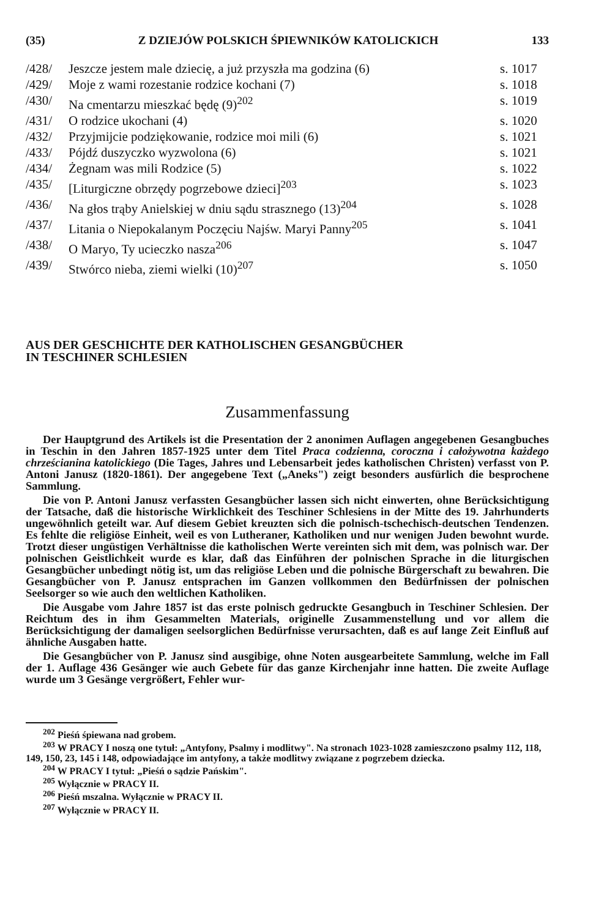(35) Z DZIEJÓW POLSKICH ŚPIEWNIKÓW KATOLICKICH 133
/428/ Jeszcze jestem male dziecię, a już przyszła ma godzina (6) s. 1017
/429/ Moje z wami rozestanie rodzice kochani (7) s. 1018
/430/ Na cmentarzu mieszkać będę (9)<sup>202</sup> s. 1019
/431/ O rodzice ukochani (4) s. 1020
/432/ Przyjmijcie podziękowanie, rodzice moi mili (6) s. 1021
/433/ Pójdź duszyczko wyzwolona (6) s. 1021
/434/ Żegnam was mili Rodzice (5) s. 1022
/435/ [Liturgiczne obrzędy pogrzebowe dzieci]<sup>203</sup> s. 1023
/436/ Na głos trąby Anielskiej w dniu sądu strasznego (13)<sup>204</sup> s. 1028
/437/ Litania o Niepokalanym Poczęciu Najśw. Maryi Panny<sup>205</sup> s. 1041
/438/ O Maryo, Ty ucieczko nasza<sup>206</sup> s. 1047
/439/ Stwórco nieba, ziemi wielki (10)<sup>207</sup> s. 1050
AUS DER GESCHICHTE DER KATHOLISCHEN GESANGBÜCHER
IN TESCHINER SCHLESIEN
Zusammenfassung
Der Hauptgrund des Artikels ist die Presentation der 2 anonimen Auflagen angegebenen Gesangbuches in Teschin in den Jahren 1857-1925 unter dem Titel Praca codzienna, coroczna i całożywotna każdego chrześcianina katolickiego (Die Tages, Jahres und Lebensarbeit jedes katholischen Christen) verfasst von P. Antoni Janusz (1820-1861). Der angegebene Text („Aneks") zeigt besonders ausfürlich die besprochene Sammlung.
Die von P. Antoni Janusz verfassten Gesangbücher lassen sich nicht einwerten, ohne Berücksichtigung der Tatsache, daß die historische Wirklichkeit des Teschiner Schlesiens in der Mitte des 19. Jahrhunderts ungewöhnlich geteilt war. Auf diesem Gebiet kreuzten sich die polnisch-tschechisch-deutschen Tendenzen. Es fehlte die religiöse Einheit, weil es von Lutheraner, Katholiken und nur wenigen Juden bewohnt wurde. Trotzt dieser ungüstigen Verhältnisse die katholischen Werte vereinten sich mit dem, was polnisch war. Der polnischen Geistlichkeit wurde es klar, daß das Einführen der polnischen Sprache in die liturgischen Gesangbücher unbedingt nötig ist, um das religiöse Leben und die polnische Bürgerschaft zu bewahren. Die Gesangbücher von P. Janusz entsprachen im Ganzen vollkommen den Bedürfnissen der polnischen Seelsorger so wie auch den weltlichen Katholiken.
Die Ausgabe vom Jahre 1857 ist das erste polnisch gedruckte Gesangbuch in Teschiner Schlesien. Der Reichtum des in ihm Gesammelten Materials, originelle Zusammenstellung und vor allem die Berücksichtigung der damaligen seelsorglichen Bedürfnisse verursachten, daß es auf lange Zeit Einfluß auf ähnliche Ausgaben hatte.
Die Gesangbücher von P. Janusz sind ausgibige, ohne Noten ausgearbeitete Sammlung, welche im Fall der 1. Auflage 436 Gesänger wie auch Gebete für das ganze Kirchenjahr inne hatten. Die zweite Auflage wurde um 3 Gesänge vergrößert, Fehler wur-
<sup>202</sup> Pieśń śpiewana nad grobem.
<sup>203</sup> W PRACY I noszą one tytuł: „Antyfony, Psalmy i modlitwy". Na stronach 1023-1028 zamieszczono psalmy 112, 118, 149, 150, 23, 145 i 148, odpowiadające im antyfony, a także modlitwy związane z pogrzebem dziecka.
<sup>204</sup> W PRACY I tytuł: „Pieśń o sądzie Pańskim".
<sup>205</sup> Wyłącznie w PRACY II.
<sup>206</sup> Pieśń mszalna. Wyłącznie w PRACY II.
<sup>207</sup> Wyłącznie w PRACY II.